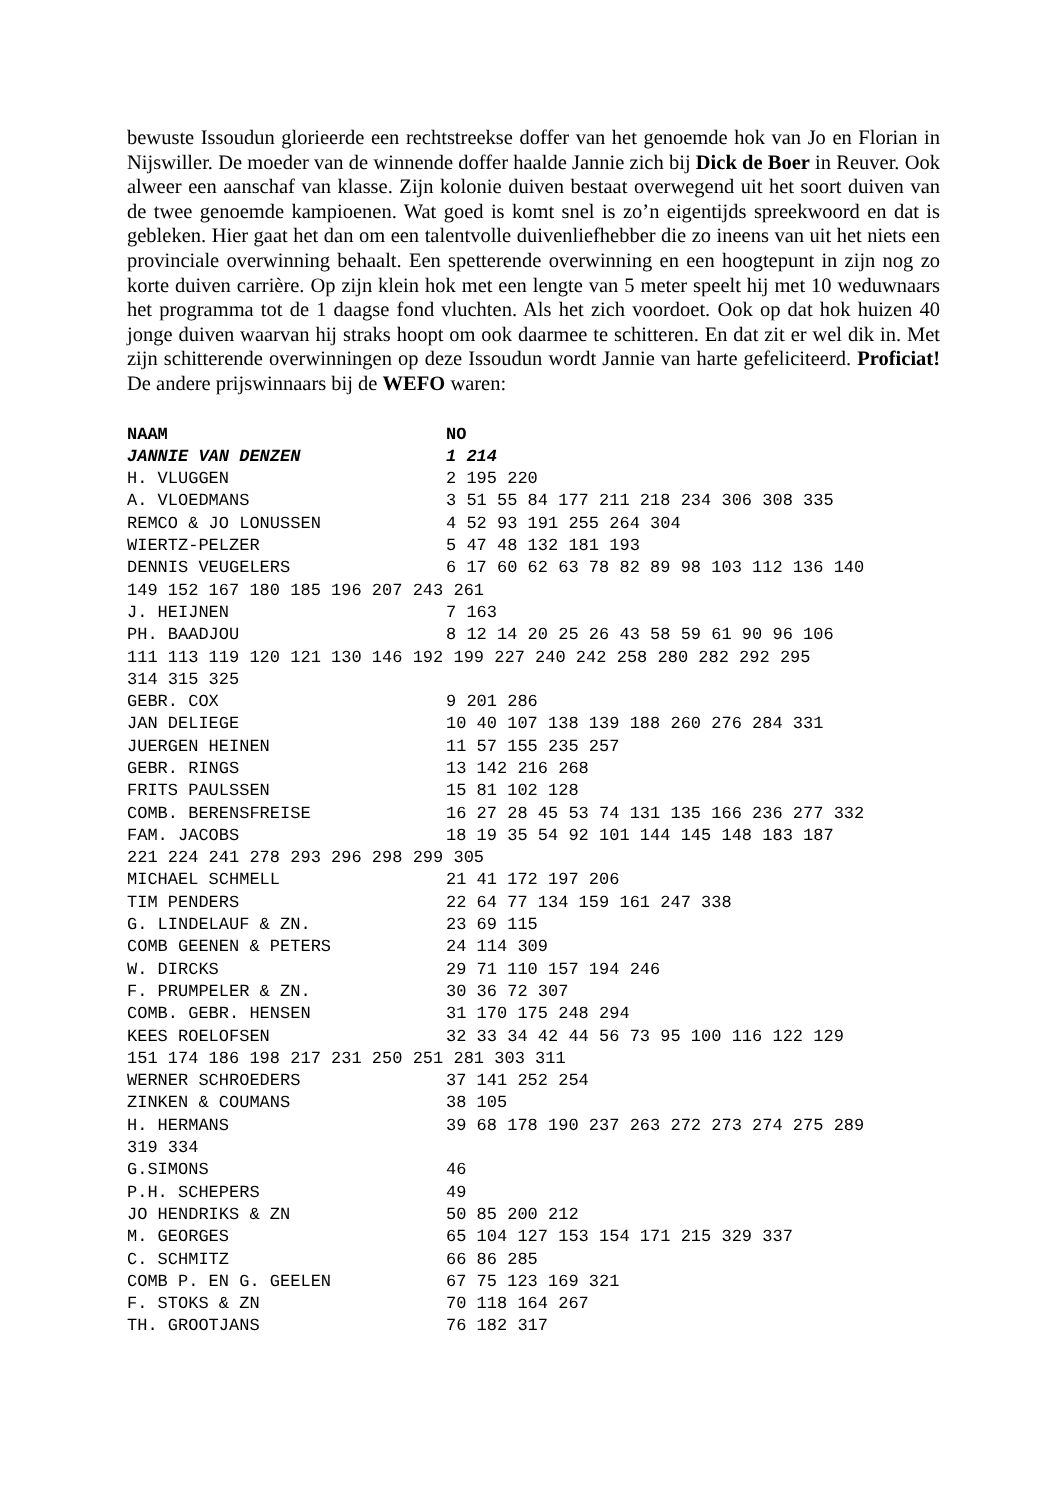bewuste Issoudun glorieerde een rechtstreekse doffer van het genoemde hok van Jo en Florian in Nijswiller. De moeder van de winnende doffer haalde Jannie zich bij Dick de Boer in Reuver. Ook alweer een aanschaf van klasse. Zijn kolonie duiven bestaat overwegend uit het soort duiven van de twee genoemde kampioenen. Wat goed is komt snel is zo’n eigentijds spreekwoord en dat is gebleken. Hier gaat het dan om een talentvolle duivenliefhebber die zo ineens van uit het niets een provinciale overwinning behaalt. Een spetterende overwinning en een hoogtepunt in zijn nog zo korte duiven carrière. Op zijn klein hok met een lengte van 5 meter speelt hij met 10 weduwnaars het programma tot de 1 daagse fond vluchten. Als het zich voordoet. Ook op dat hok huizen 40 jonge duiven waarvan hij straks hoopt om ook daarmee te schitteren. En dat zit er wel dik in. Met zijn schitterende overwinningen op deze Issoudun wordt Jannie van harte gefeliciteerd. Proficiat! De andere prijswinnaars bij de WEFO waren:
| NAAM | NO |
| --- | --- |
| JANNIE VAN DENZEN | 1 214 |
| H. VLUGGEN | 2 195 220 |
| A. VLOEDMANS | 3 51 55 84 177 211 218 234 306 308 335 |
| REMCO & JO LONUSSEN | 4 52 93 191 255 264 304 |
| WIERTZ-PELZER | 5 47 48 132 181 193 |
| DENNIS VEUGELERS | 6 17 60 62 63 78 82 89 98 103 112 136 140 |
| 149 152 167 180 185 196 207 243 261 | |
| J. HEIJNEN | 7 163 |
| PH. BAADJOU | 8 12 14 20 25 26 43 58 59 61 90 96 106 |
| 111 113 119 120 121 130 146 192 199 227 240 242 258 280 282 292 295 | |
| 314 315 325 | |
| GEBR. COX | 9 201 286 |
| JAN DELIEGE | 10 40 107 138 139 188 260 276 284 331 |
| JUERGEN HEINEN | 11 57 155 235 257 |
| GEBR. RINGS | 13 142 216 268 |
| FRITS PAULSSEN | 15 81 102 128 |
| COMB. BERENSFREISE | 16 27 28 45 53 74 131 135 166 236 277 332 |
| FAM. JACOBS | 18 19 35 54 92 101 144 145 148 183 187 |
| 221 224 241 278 293 296 298 299 305 | |
| MICHAEL SCHMELL | 21 41 172 197 206 |
| TIM PENDERS | 22 64 77 134 159 161 247 338 |
| G. LINDELAUF & ZN. | 23 69 115 |
| COMB GEENEN & PETERS | 24 114 309 |
| W. DIRCKS | 29 71 110 157 194 246 |
| F. PRUMPELER & ZN. | 30 36 72 307 |
| COMB. GEBR. HENSEN | 31 170 175 248 294 |
| KEES ROELOFSEN | 32 33 34 42 44 56 73 95 100 116 122 129 |
| 151 174 186 198 217 231 250 251 281 303 311 | |
| WERNER SCHROEDERS | 37 141 252 254 |
| ZINKEN & COUMANS | 38 105 |
| H. HERMANS | 39 68 178 190 237 263 272 273 274 275 289 |
| 319 334 | |
| G.SIMONS | 46 |
| P.H. SCHEPERS | 49 |
| JO HENDRIKS & ZN | 50 85 200 212 |
| M. GEORGES | 65 104 127 153 154 171 215 329 337 |
| C. SCHMITZ | 66 86 285 |
| COMB P. EN G. GEELEN | 67 75 123 169 321 |
| F. STOKS & ZN | 70 118 164 267 |
| TH. GROOTJANS | 76 182 317 |